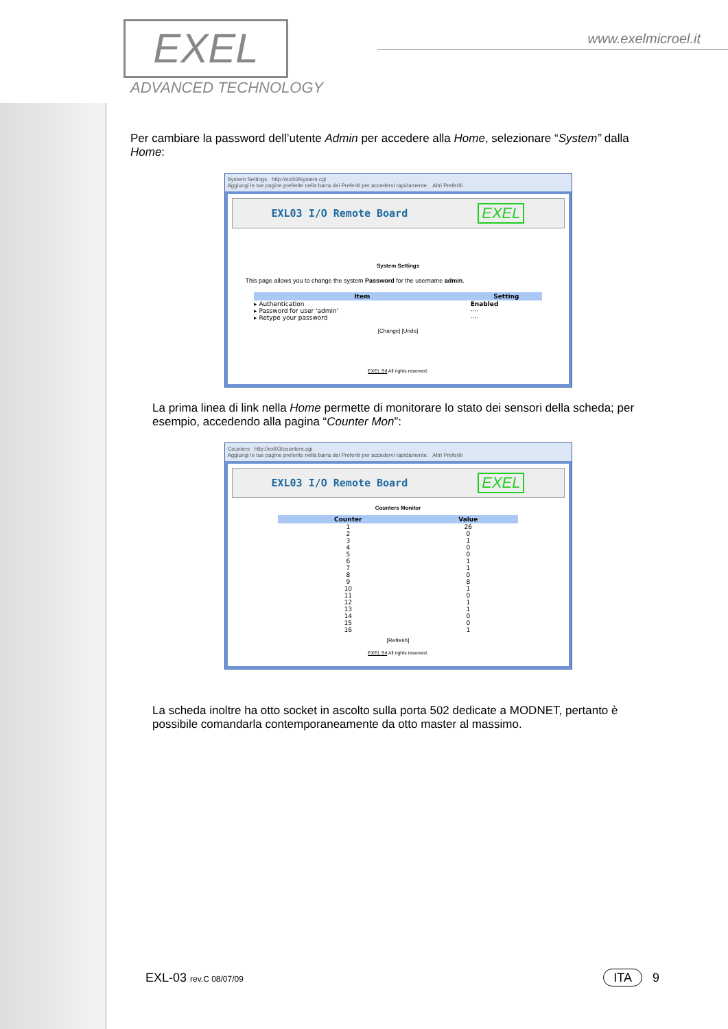EXEL
ADVANCED TECHNOLOGY
www.exelmicroel.it
Per cambiare la password dell’utente Admin per accedere alla Home, selezionare “System” dalla Home:
System Settings http://exl03/system.cgi
Aggiungi le tue pagine preferite nella barra dei Preferiti per accedervi rapidamente. Altri Preferiti
EXL03 I/O Remote Board EXEL
System Settings
This page allows you to change the system Password for the username admin.
| Item | Setting |
| --- | --- |
| ▸ Authentication | Enabled |
| ▸ Password for user 'admin' | ···· |
| ▸ Retype your password | ···· |
[Change] [Undo]
EXEL Srl All rights reserved.
La prima linea di link nella Home permette di monitorare lo stato dei sensori della scheda; per esempio, accedendo alla pagina “Counter Mon”:
Counters http://exl03/counters.cgi
Aggiungi le tue pagine preferite nella barra dei Preferiti per accedervi rapidamente. Altri Preferiti
EXL03 I/O Remote Board EXEL
Counters Monitor
| Counter | Value |
| --- | --- |
| 1 | 26 |
| 2 | 0 |
| 3 | 1 |
| 4 | 0 |
| 5 | 0 |
| 6 | 1 |
| 7 | 1 |
| 8 | 0 |
| 9 | 8 |
| 10 | 1 |
| 11 | 0 |
| 12 | 1 |
| 13 | 1 |
| 14 | 0 |
| 15 | 0 |
| 16 | 1 |
[Refresh]
EXEL Srl All rights reserved.
La scheda inoltre ha otto socket in ascolto sulla porta 502 dedicate a MODNET, pertanto è possibile comandarla contemporaneamente da otto master al massimo.
EXL-03 rev.C 08/07/09 ITA 9